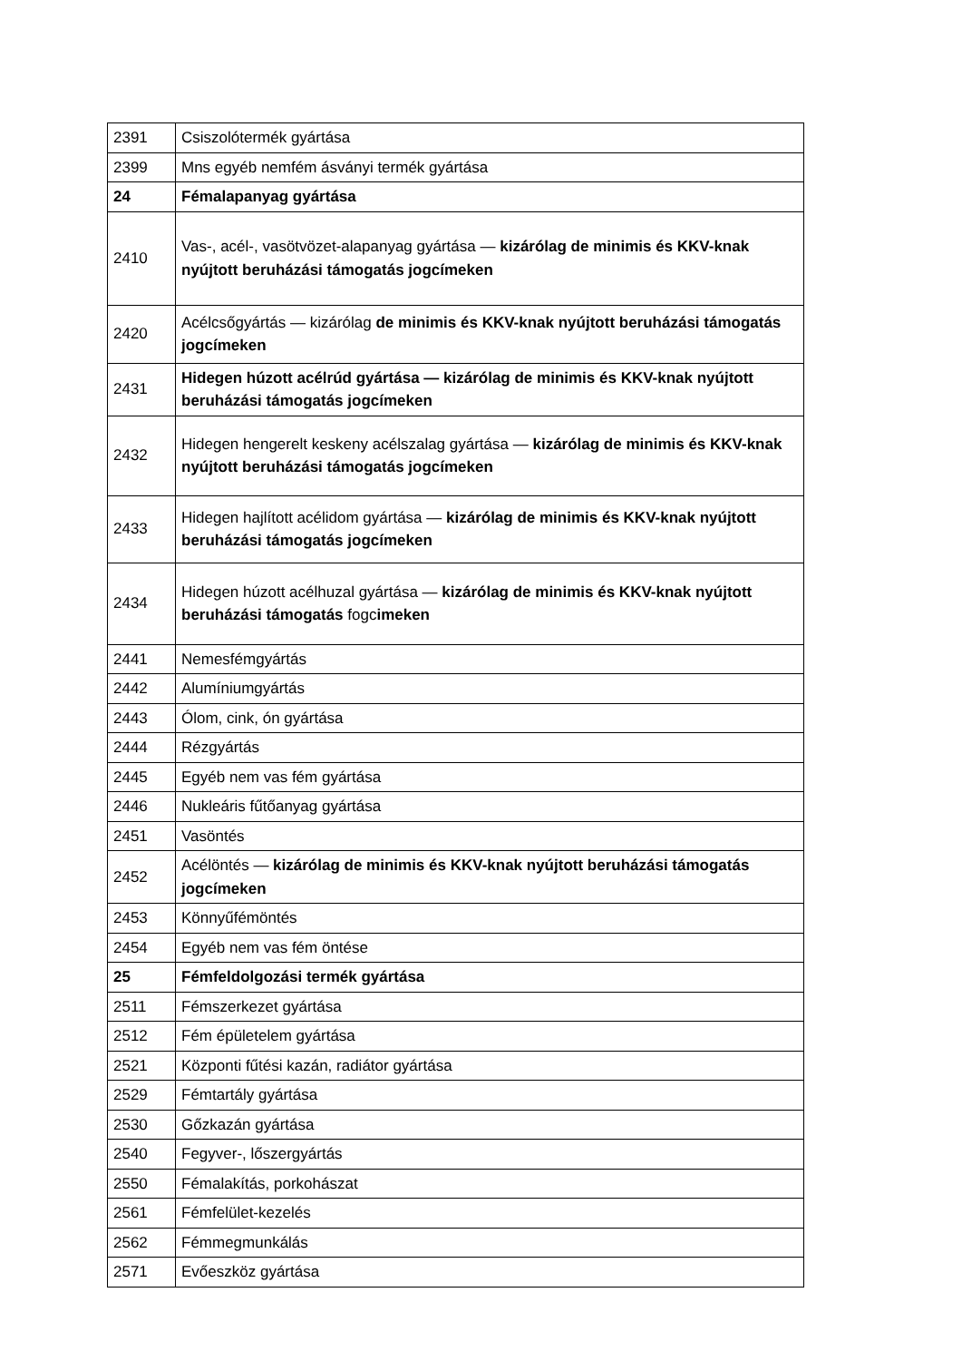| 2391 | Csiszolótermék gyártása |
| 2399 | Mns egyéb nemfém ásványi termék gyártása |
| 24 | Fémalapanyag gyártása |
| 2410 | Vas-, acél-, vasötvözet-alapanyag gyártása — kizárólag de minimis és KKV-knak nyújtott beruházási támogatás jogcímeken |
| 2420 | Acélcsőgyártás — kizárólag de minimis és KKV-knak nyújtott beruházási támogatás jogcímeken |
| 2431 | Hidegen húzott acélrúd gyártása — kizárólag de minimis és KKV-knak nyújtott beruházási támogatás jogcímeken |
| 2432 | Hidegen hengerelt keskeny acélszalag gyártása — kizárólag de minimis és KKV-knak nyújtott beruházási támogatás jogcímeken |
| 2433 | Hidegen hajlított acélidom gyártása — kizárólag de minimis és KKV-knak nyújtott beruházási támogatás jogcímeken |
| 2434 | Hidegen húzott acélhuzal gyártása — kizárólag de minimis és KKV-knak nyújtott beruházási támogatás fogc imeken |
| 2441 | Nemesfémgyártás |
| 2442 | Alumíniumgyártás |
| 2443 | Ólom, cink, ón gyártása |
| 2444 | Rézgyártás |
| 2445 | Egyéb nem vas fém gyártása |
| 2446 | Nukleáris fűtőanyag gyártása |
| 2451 | Vasöntés |
| 2452 | Acélöntés — kizárólag de minimis és KKV-knak nyújtott beruházási támogatás jogcímeken |
| 2453 | Könnyűfémöntés |
| 2454 | Egyéb nem vas fém öntése |
| 25 | Fémfeldolgozási termék gyártása |
| 2511 | Fémszerkezet gyártása |
| 2512 | Fém épületelem gyártása |
| 2521 | Központi fűtési kazán, radiátor gyártása |
| 2529 | Fémtartály gyártása |
| 2530 | Gőzkazán gyártása |
| 2540 | Fegyver-, lőszergyártás |
| 2550 | Fémalakítás, porkohászat |
| 2561 | Fémfelület-kezelés |
| 2562 | Fémmegmunkálás |
| 2571 | Evőeszköz gyártása |